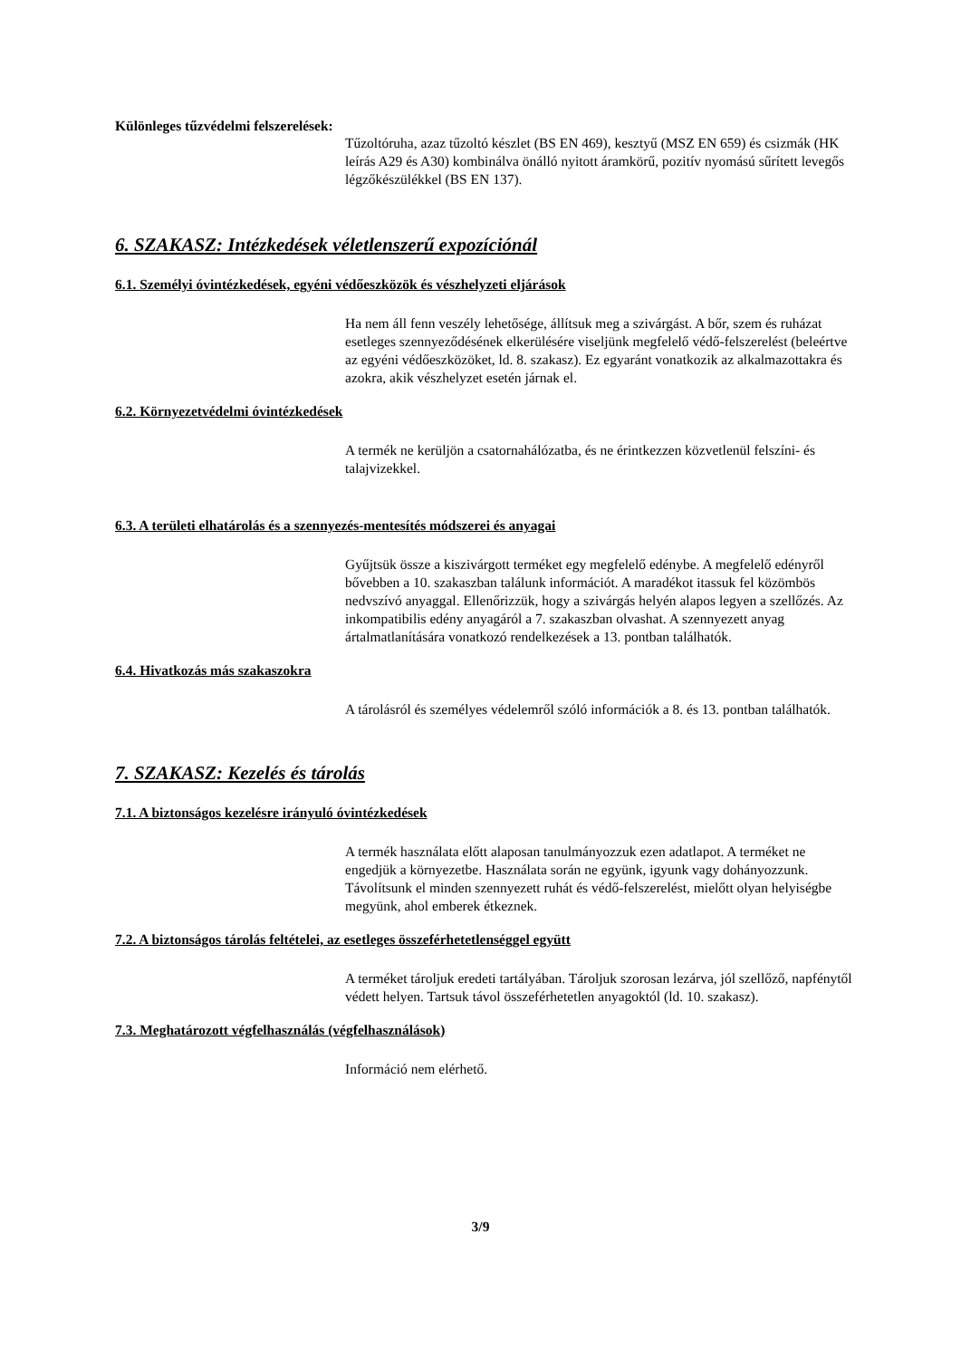Különleges tűzvédelmi felszerelések:
Tűzoltóruha, azaz tűzoltó készlet (BS EN 469), kesztyű (MSZ EN 659) és csizmák (HK leírás A29 és A30) kombinálva önálló nyitott áramkörű, pozitív nyomású sűrített levegős légzőkészülékkel (BS EN 137).
6. SZAKASZ: Intézkedések véletlenszerű expozíciónál
6.1. Személyi óvintézkedések, egyéni védőeszközök és vészhelyzeti eljárások
Ha nem áll fenn veszély lehetősége, állítsuk meg a szivárgást. A bőr, szem és ruházat esetleges szennyeződésének elkerülésére viseljünk megfelelő védő-felszerelést (beleértve az egyéni védőeszközöket, ld. 8. szakasz). Ez egyaránt vonatkozik az alkalmazottakra és azokra, akik vészhelyzet esetén járnak el.
6.2. Környezetvédelmi óvintézkedések
A termék ne kerüljön a csatornahálózatba, és ne érintkezzen közvetlenül felszíni- és talajvizekkel.
6.3. A területi elhatárolás és a szennyezés-mentesítés módszerei és anyagai
Gyűjtsük össze a kiszivárgott terméket egy megfelelő edénybe. A megfelelő edényről bővebben a 10. szakaszban találunk információt. A maradékot itassuk fel közömbös nedvszívó anyaggal. Ellenőrizzük, hogy a szivárgás helyén alapos legyen a szellőzés. Az inkompatibilis edény anyagáról a 7. szakaszban olvashat. A szennyezett anyag ártalmatlanítására vonatkozó rendelkezések a 13. pontban találhatók.
6.4. Hivatkozás más szakaszokra
A tárolásról és személyes védelemről szóló információk a 8. és 13. pontban találhatók.
7. SZAKASZ: Kezelés és tárolás
7.1. A biztonságos kezelésre irányuló óvintézkedések
A termék használata előtt alaposan tanulmányozzuk ezen adatlapot. A terméket ne engedjük a környezetbe. Használata során ne együnk, igyunk vagy dohányozzunk. Távolítsunk el minden szennyezett ruhát és védő-felszerelést, mielőtt olyan helyiségbe megyünk, ahol emberek étkeznek.
7.2. A biztonságos tárolás feltételei, az esetleges összeférhetetlenséggel együtt
A terméket tároljuk eredeti tartályában. Tároljuk szorosan lezárva, jól szellőző, napfénytől védett helyen. Tartsuk távol összeférhetetlen anyagoktól (ld. 10. szakasz).
7.3. Meghatározott végfelhasználás (végfelhasználások)
Információ nem elérhető.
3/9